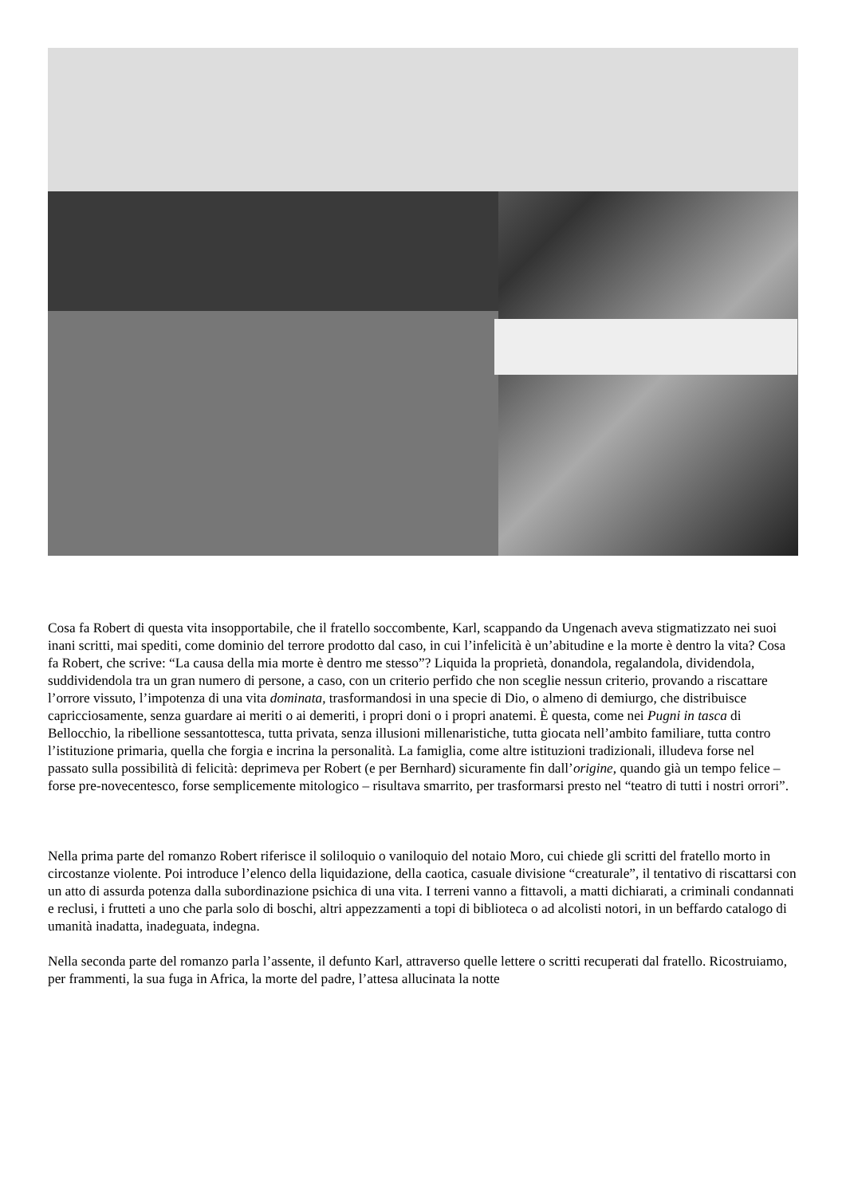Cosa fa Robert di questa vita insopportabile, che il fratello soccombente, Karl, scappando da Ungenach aveva stigmatizzato nei suoi inani scritti, mai spediti, come dominio del terrore prodotto dal caso, in cui l’infelicità è un’abitudine e la morte è dentro la vita? Cosa fa Robert, che scrive: “La causa della mia morte è dentro me stesso”? Liquida la proprietà, donandola, regalandola, dividendola, suddividendola tra un gran numero di persone, a caso, con un criterio perfido che non sceglie nessun criterio, provando a riscattare l’orrore vissuto, l’impotenza di una vita dominata, trasformandosi in una specie di Dio, o almeno di demiurgo, che distribuisce capricciosamente, senza guardare ai meriti o ai demeriti, i propri doni o i propri anatemi. È questa, come nei Pugni in tasca di Bellocchio, la ribellione sessantottesca, tutta privata, senza illusioni millenaristiche, tutta giocata nell’ambito familiare, tutta contro l’istituzione primaria, quella che forgia e incrina la personalità. La famiglia, come altre istituzioni tradizionali, illudeva forse nel passato sulla possibilità di felicità: deprimeva per Robert (e per Bernhard) sicuramente fin dall’origine, quando già un tempo felice – forse pre-novecentesco, forse semplicemente mitologico – risultava smarrito, per trasformarsi presto nel “teatro di tutti i nostri orrori”.
Nella prima parte del romanzo Robert riferisce il soliloquio o vaniloquio del notaio Moro, cui chiede gli scritti del fratello morto in circostanze violente. Poi introduce l’elenco della liquidazione, della caotica, casuale divisione “creaturale”, il tentativo di riscattarsi con un atto di assurda potenza dalla subordinazione psichica di una vita. I terreni vanno a fittavoli, a matti dichiarati, a criminali condannati e reclusi, i frutteti a uno che parla solo di boschi, altri appezzamenti a topi di biblioteca o ad alcolisti notori, in un beffardo catalogo di umanità inadatta, inadeguata, indegna.
Nella seconda parte del romanzo parla l’assente, il defunto Karl, attraverso quelle lettere o scritti recuperati dal fratello. Ricostruiamo, per frammenti, la sua fuga in Africa, la morte del padre, l’attesa allucinata la notte